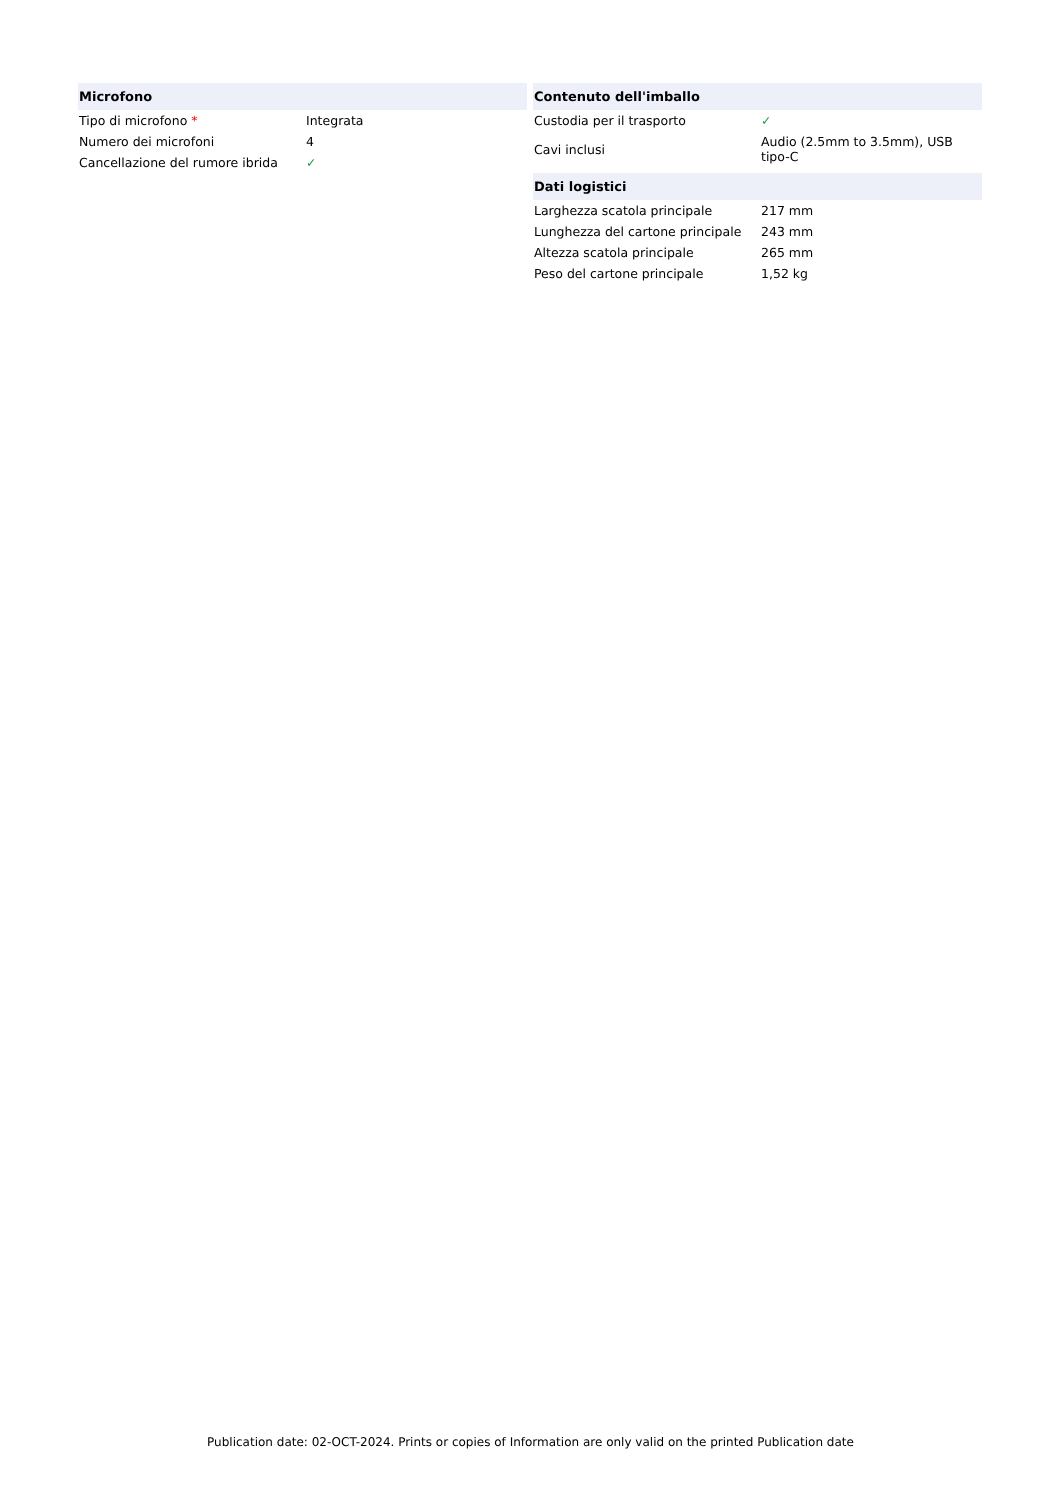| Microfono | |
| --- | --- |
| Tipo di microfono * | Integrata |
| Numero dei microfoni | 4 |
| Cancellazione del rumore ibrida | ✓ |
| Contenuto dell'imballo | |
| --- | --- |
| Custodia per il trasporto | ✓ |
| Cavi inclusi | Audio (2.5mm to 3.5mm), USB tipo-C |
| Dati logistici | |
| --- | --- |
| Larghezza scatola principale | 217 mm |
| Lunghezza del cartone principale | 243 mm |
| Altezza scatola principale | 265 mm |
| Peso del cartone principale | 1,52 kg |
Publication date: 02-OCT-2024. Prints or copies of Information are only valid on the printed Publication date